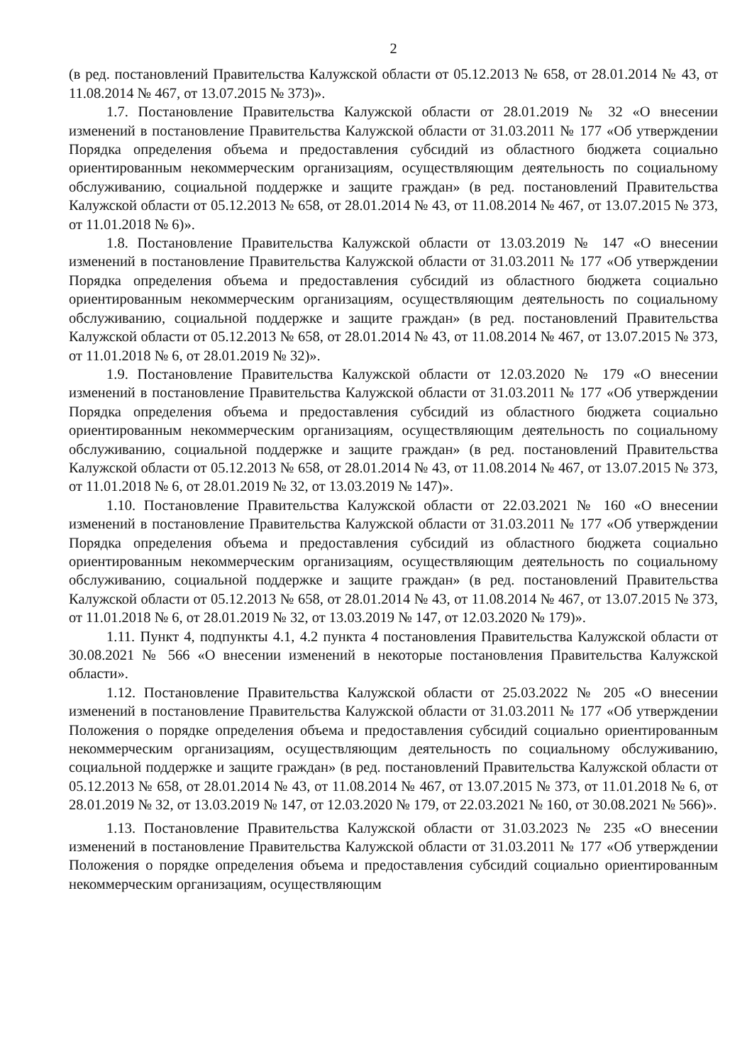2
(в ред. постановлений Правительства Калужской области от 05.12.2013 № 658, от 28.01.2014 № 43, от 11.08.2014 № 467, от 13.07.2015 № 373)».
1.7. Постановление Правительства Калужской области от 28.01.2019 № 32 «О внесении изменений в постановление Правительства Калужской области от 31.03.2011 № 177 «Об утверждении Порядка определения объема и предоставления субсидий из областного бюджета социально ориентированным некоммерческим организациям, осуществляющим деятельность по социальному обслуживанию, социальной поддержке и защите граждан» (в ред. постановлений Правительства Калужской области от 05.12.2013 № 658, от 28.01.2014 № 43, от 11.08.2014 № 467, от 13.07.2015 № 373, от 11.01.2018 № 6)».
1.8. Постановление Правительства Калужской области от 13.03.2019 № 147 «О внесении изменений в постановление Правительства Калужской области от 31.03.2011 № 177 «Об утверждении Порядка определения объема и предоставления субсидий из областного бюджета социально ориентированным некоммерческим организациям, осуществляющим деятельность по социальному обслуживанию, социальной поддержке и защите граждан» (в ред. постановлений Правительства Калужской области от 05.12.2013 № 658, от 28.01.2014 № 43, от 11.08.2014 № 467, от 13.07.2015 № 373, от 11.01.2018 № 6, от 28.01.2019 № 32)».
1.9. Постановление Правительства Калужской области от 12.03.2020 № 179 «О внесении изменений в постановление Правительства Калужской области от 31.03.2011 № 177 «Об утверждении Порядка определения объема и предоставления субсидий из областного бюджета социально ориентированным некоммерческим организациям, осуществляющим деятельность по социальному обслуживанию, социальной поддержке и защите граждан» (в ред. постановлений Правительства Калужской области от 05.12.2013 № 658, от 28.01.2014 № 43, от 11.08.2014 № 467, от 13.07.2015 № 373, от 11.01.2018 № 6, от 28.01.2019 № 32, от 13.03.2019 № 147)».
1.10. Постановление Правительства Калужской области от 22.03.2021 № 160 «О внесении изменений в постановление Правительства Калужской области от 31.03.2011 № 177 «Об утверждении Порядка определения объема и предоставления субсидий из областного бюджета социально ориентированным некоммерческим организациям, осуществляющим деятельность по социальному обслуживанию, социальной поддержке и защите граждан» (в ред. постановлений Правительства Калужской области от 05.12.2013 № 658, от 28.01.2014 № 43, от 11.08.2014 № 467, от 13.07.2015 № 373, от 11.01.2018 № 6, от 28.01.2019 № 32, от 13.03.2019 № 147, от 12.03.2020 № 179)».
1.11. Пункт 4, подпункты 4.1, 4.2 пункта 4 постановления Правительства Калужской области от 30.08.2021 № 566 «О внесении изменений в некоторые постановления Правительства Калужской области».
1.12. Постановление Правительства Калужской области от 25.03.2022 № 205 «О внесении изменений в постановление Правительства Калужской области от 31.03.2011 № 177 «Об утверждении Положения о порядке определения объема и предоставления субсидий социально ориентированным некоммерческим организациям, осуществляющим деятельность по социальному обслуживанию, социальной поддержке и защите граждан» (в ред. постановлений Правительства Калужской области от 05.12.2013 № 658, от 28.01.2014 № 43, от 11.08.2014 № 467, от 13.07.2015 № 373, от 11.01.2018 № 6, от 28.01.2019 № 32, от 13.03.2019 № 147, от 12.03.2020 № 179, от 22.03.2021 № 160, от 30.08.2021 № 566)».
1.13. Постановление Правительства Калужской области от 31.03.2023 № 235 «О внесении изменений в постановление Правительства Калужской области от 31.03.2011 № 177 «Об утверждении Положения о порядке определения объема и предоставления субсидий социально ориентированным некоммерческим организациям, осуществляющим